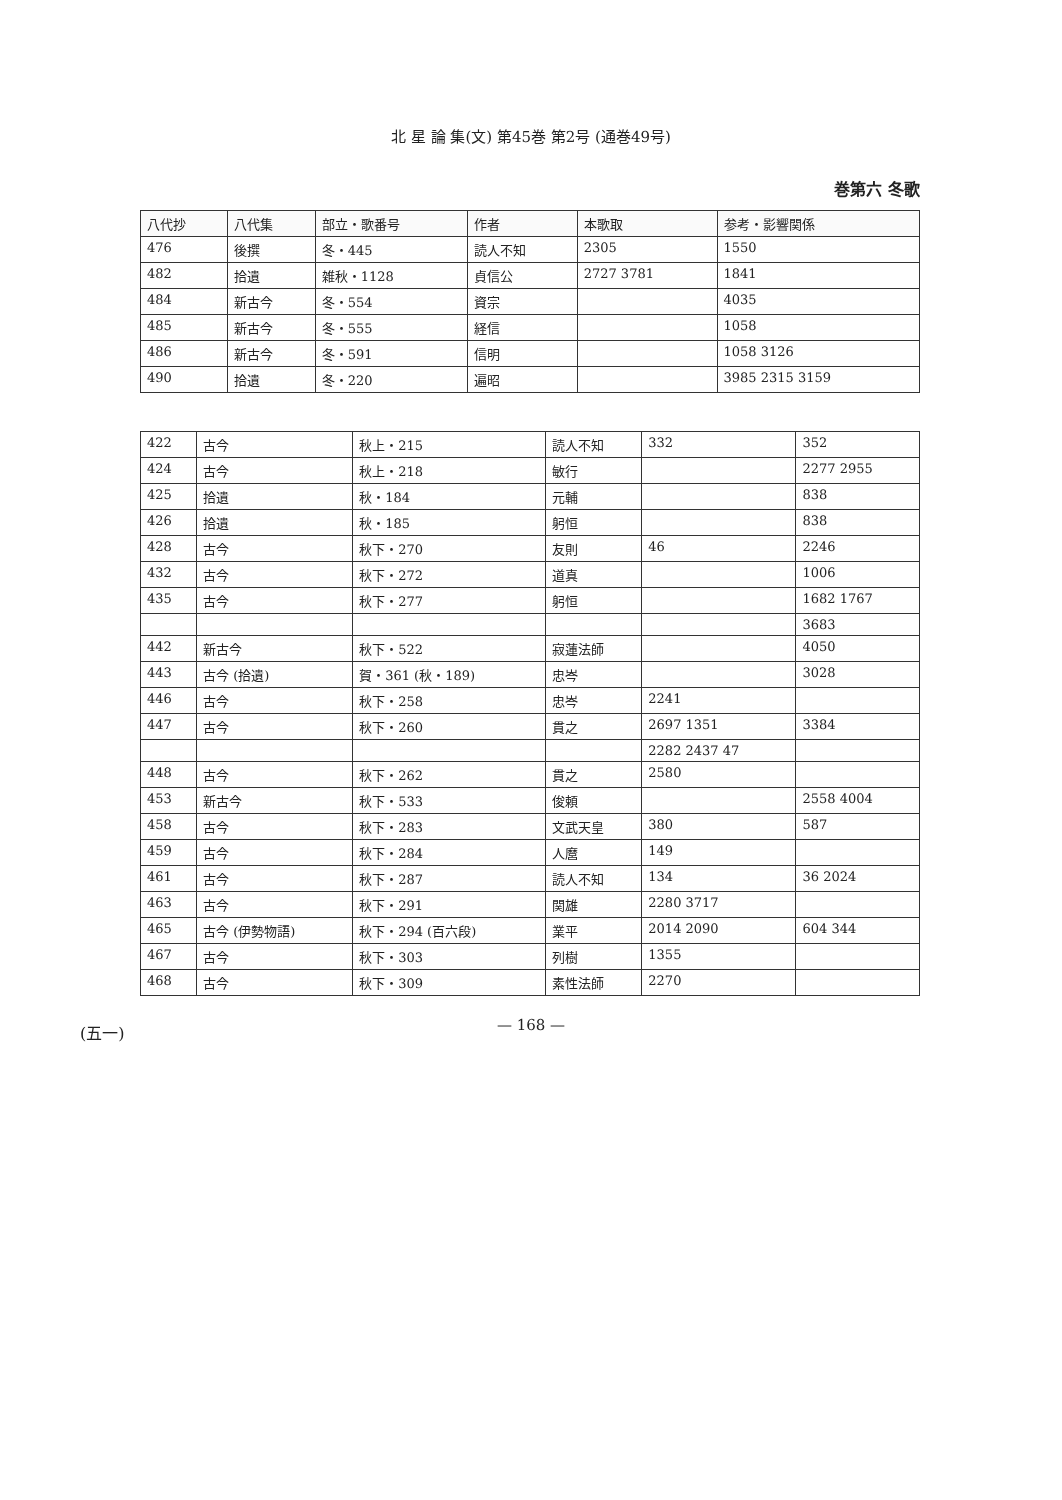北 星 論 集(文) 第45巻 第2号 (通巻49号)
巻第六 冬歌
| 八代抄 | 八代集 | 部立・歌番号 | 作者 | 本歌取 | 参考・影響関係 |
| --- | --- | --- | --- | --- | --- |
| 476 | 後撰 | 冬・445 | 読人不知 | 2305 | 1550 |
| 482 | 拾遺 | 雑秋・1128 | 貞信公 | 2727 3781 | 1841 |
| 484 | 新古今 | 冬・554 | 資宗 | | 4035 |
| 485 | 新古今 | 冬・555 | 経信 | | 1058 |
| 486 | 新古今 | 冬・591 | 信明 | | 1058 3126 |
| 490 | 拾遺 | 冬・220 | 遍昭 | | 3985 2315 3159 |
| 422 | 古今 | 秋上・215 | 読人不知 | 332 | 352 |
| 424 | 古今 | 秋上・218 | 敏行 | | 2277 2955 |
| 425 | 拾遺 | 秋・184 | 元輔 | | 838 |
| 426 | 拾遺 | 秋・185 | 躬恒 | | 838 |
| 428 | 古今 | 秋下・270 | 友則 | 46 | 2246 |
| 432 | 古今 | 秋下・272 | 道真 | | 1006 |
| 435 | 古今 | 秋下・277 | 躬恒 | | 1682 1767 |
| | | | | | 3683 |
| 442 | 新古今 | 秋下・522 | 寂蓮法師 | | 4050 |
| 443 | 古今 (拾遺) | 賀・361 (秋・189) | 忠岑 | | 3028 |
| 446 | 古今 | 秋下・258 | 忠岑 | 2241 | |
| 447 | 古今 | 秋下・260 | 貫之 | 2697 1351 | 3384 |
| | | | | 2282 2437 47 | |
| 448 | 古今 | 秋下・262 | 貫之 | 2580 | |
| 453 | 新古今 | 秋下・533 | 俊頼 | | 2558 4004 |
| 458 | 古今 | 秋下・283 | 文武天皇 | 380 | 587 |
| 459 | 古今 | 秋下・284 | 人麿 | 149 | |
| 461 | 古今 | 秋下・287 | 読人不知 | 134 | 36 2024 |
| 463 | 古今 | 秋下・291 | 関雄 | 2280 3717 | |
| 465 | 古今 (伊勢物語) | 秋下・294 (百六段) | 業平 | 2014 2090 | 604 344 |
| 467 | 古今 | 秋下・303 | 列樹 | 1355 | |
| 468 | 古今 | 秋下・309 | 素性法師 | 2270 | |
(五一)
— 168 —